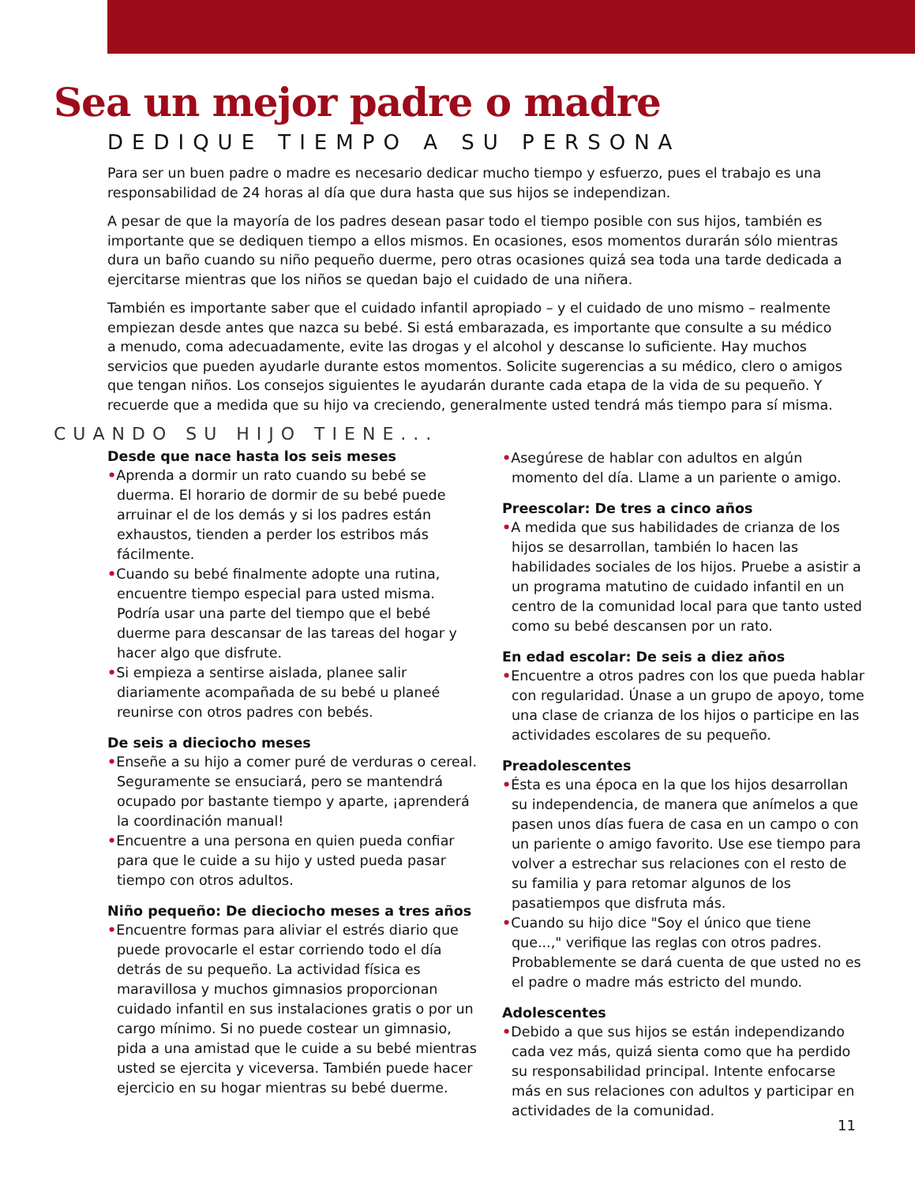Sea un mejor padre o madre
DEDIQUE TIEMPO A SU PERSONA
Para ser un buen padre o madre es necesario dedicar mucho tiempo y esfuerzo, pues el trabajo es una responsabilidad de 24 horas al día que dura hasta que sus hijos se independizan.
A pesar de que la mayoría de los padres desean pasar todo el tiempo posible con sus hijos, también es importante que se dediquen tiempo a ellos mismos. En ocasiones, esos momentos durarán sólo mientras dura un baño cuando su niño pequeño duerme, pero otras ocasiones quizá sea toda una tarde dedicada a ejercitarse mientras que los niños se quedan bajo el cuidado de una niñera.
También es importante saber que el cuidado infantil apropiado – y el cuidado de uno mismo – realmente empiezan desde antes que nazca su bebé. Si está embarazada, es importante que consulte a su médico a menudo, coma adecuadamente, evite las drogas y el alcohol y descanse lo suficiente. Hay muchos servicios que pueden ayudarle durante estos momentos. Solicite sugerencias a su médico, clero o amigos que tengan niños. Los consejos siguientes le ayudarán durante cada etapa de la vida de su pequeño. Y recuerde que a medida que su hijo va creciendo, generalmente usted tendrá más tiempo para sí misma.
CUANDO SU HIJO TIENE...
Desde que nace hasta los seis meses
•Aprenda a dormir un rato cuando su bebé se duerma. El horario de dormir de su bebé puede arruinar el de los demás y si los padres están exhaustos, tienden a perder los estribos más fácilmente.
•Cuando su bebé finalmente adopte una rutina, encuentre tiempo especial para usted misma. Podría usar una parte del tiempo que el bebé duerme para descansar de las tareas del hogar y hacer algo que disfrute.
•Si empieza a sentirse aislada, planee salir diariamente acompañada de su bebé u planeé reunirse con otros padres con bebés.
De seis a dieciocho meses
•Enseñe a su hijo a comer puré de verduras o cereal. Seguramente se ensuciará, pero se mantendrá ocupado por bastante tiempo y aparte, ¡aprenderá la coordinación manual!
•Encuentre a una persona en quien pueda confiar para que le cuide a su hijo y usted pueda pasar tiempo con otros adultos.
Niño pequeño: De dieciocho meses a tres años
•Encuentre formas para aliviar el estrés diario que puede provocarle el estar corriendo todo el día detrás de su pequeño. La actividad física es maravillosa y muchos gimnasios proporcionan cuidado infantil en sus instalaciones gratis o por un cargo mínimo. Si no puede costear un gimnasio, pida a una amistad que le cuide a su bebé mientras usted se ejercita y viceversa. También puede hacer ejercicio en su hogar mientras su bebé duerme.
•Asegúrese de hablar con adultos en algún momento del día. Llame a un pariente o amigo.
Preescolar: De tres a cinco años
•A medida que sus habilidades de crianza de los hijos se desarrollan, también lo hacen las habilidades sociales de los hijos. Pruebe a asistir a un programa matutino de cuidado infantil en un centro de la comunidad local para que tanto usted como su bebé descansen por un rato.
En edad escolar: De seis a diez años
•Encuentre a otros padres con los que pueda hablar con regularidad. Únase a un grupo de apoyo, tome una clase de crianza de los hijos o participe en las actividades escolares de su pequeño.
Preadolescentes
•Ésta es una época en la que los hijos desarrollan su independencia, de manera que anímelos a que pasen unos días fuera de casa en un campo o con un pariente o amigo favorito. Use ese tiempo para volver a estrechar sus relaciones con el resto de su familia y para retomar algunos de los pasatiempos que disfruta más.
•Cuando su hijo dice "Soy el único que tiene que...," verifique las reglas con otros padres. Probablemente se dará cuenta de que usted no es el padre o madre más estricto del mundo.
Adolescentes
•Debido a que sus hijos se están independizando cada vez más, quizá sienta como que ha perdido su responsabilidad principal. Intente enfocarse más en sus relaciones con adultos y participar en actividades de la comunidad.
11